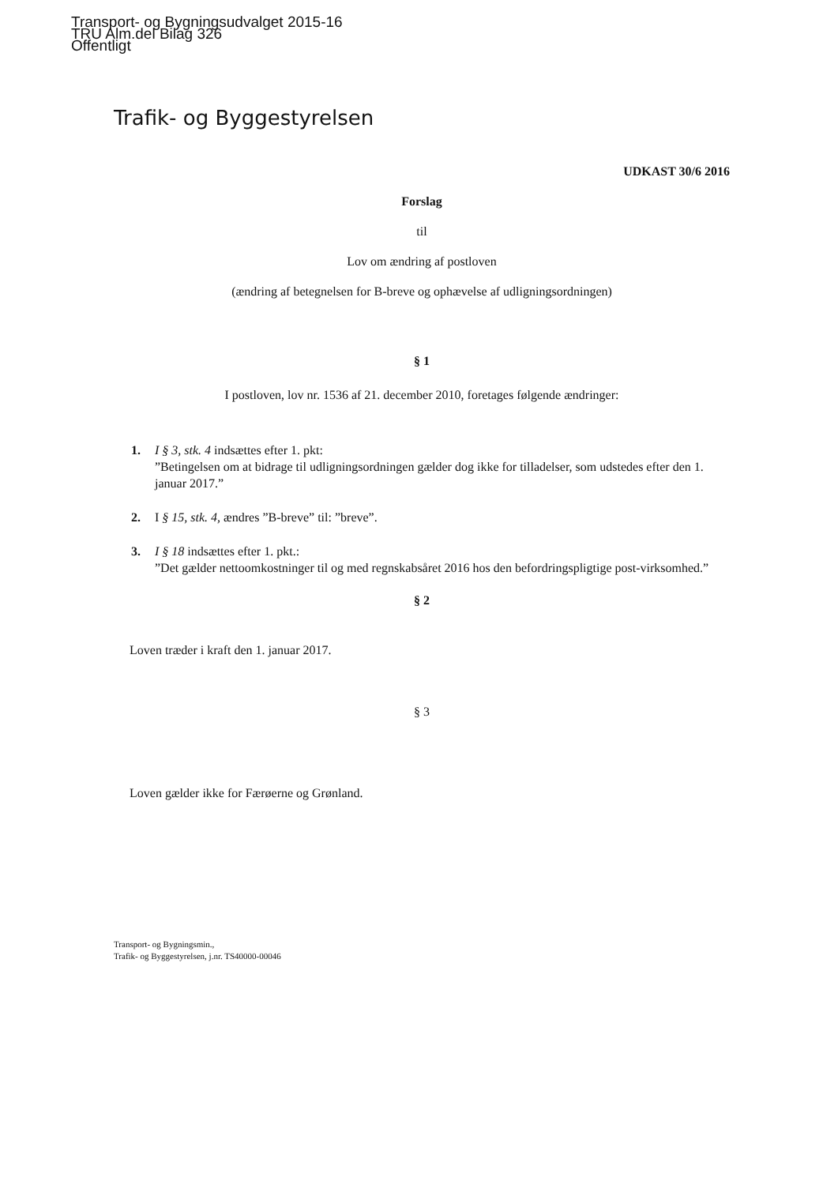Transport- og Bygningsudvalget 2015-16
TRU Alm.del Bilag 326
Offentligt
Trafik- og Byggestyrelsen
UDKAST 30/6 2016
Forslag
til
Lov om ændring af postloven
(ændring af betegnelsen for B-breve og ophævelse af udligningsordningen)
§ 1
I postloven, lov nr. 1536 af 21. december 2010, foretages følgende ændringer:
1. I § 3, stk. 4 indsættes efter 1. pkt:
”Betingelsen om at bidrage til udligningsordningen gælder dog ikke for tilladelser, som udstedes efter den 1. januar 2017.”
2. I § 15, stk. 4, ændres ”B-breve” til: ”breve”.
3. I § 18 indsættes efter 1. pkt.:
”Det gælder nettoomkostninger til og med regnskabsåret 2016 hos den befordringspligtige post-virksomhed.”
§ 2
Loven træder i kraft den 1. januar 2017.
§ 3
Loven gælder ikke for Færøerne og Grønland.
Transport- og Bygningsmin.,
Trafik- og Byggestyrelsen, j.nr. TS40000-00046